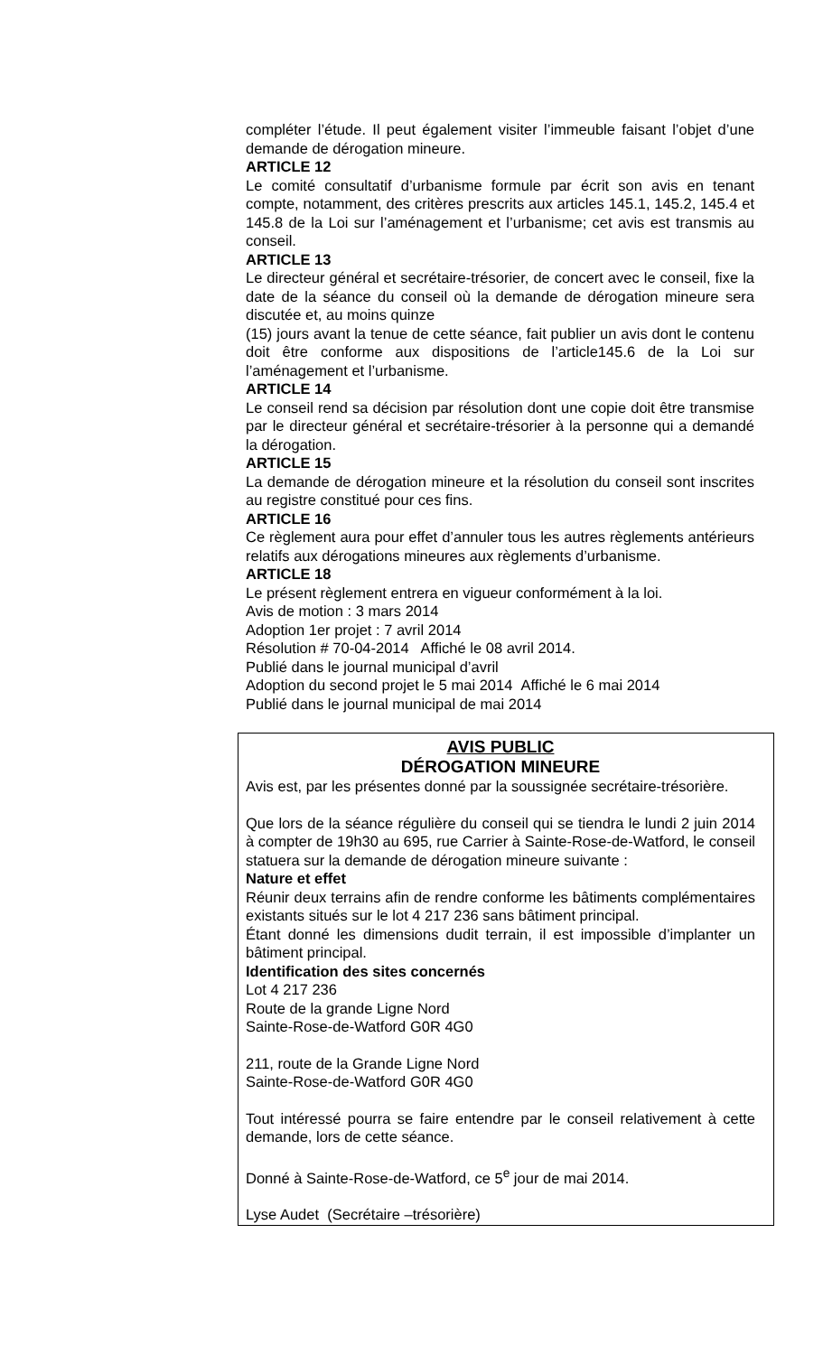compléter l’étude. Il peut également visiter l’immeuble faisant l’objet d’une demande de dérogation mineure.
ARTICLE 12
Le comité consultatif d’urbanisme formule par écrit son avis en tenant compte, notamment, des critères prescrits aux articles 145.1, 145.2, 145.4 et 145.8 de la Loi sur l’aménagement et l’urbanisme; cet avis est transmis au conseil.
ARTICLE 13
Le directeur général et secrétaire-trésorier, de concert avec le conseil, fixe la date de la séance du conseil où la demande de dérogation mineure sera discutée et, au moins quinze
(15) jours avant la tenue de cette séance, fait publier un avis dont le contenu doit être conforme aux dispositions de l’article145.6 de la Loi sur l’aménagement et l’urbanisme.
ARTICLE 14
Le conseil rend sa décision par résolution dont une copie doit être transmise par le directeur général et secrétaire-trésorier à la personne qui a demandé la dérogation.
ARTICLE 15
La demande de dérogation mineure et la résolution du conseil sont inscrites au registre constitué pour ces fins.
ARTICLE 16
Ce règlement aura pour effet d’annuler tous les autres règlements antérieurs relatifs aux dérogations mineures aux règlements d’urbanisme.
ARTICLE 18
Le présent règlement entrera en vigueur conformément à la loi.
Avis de motion : 3 mars 2014
Adoption 1er projet : 7 avril 2014
Résolution # 70-04-2014 Affiché le 08 avril 2014.
Publié dans le journal municipal d’avril
Adoption du second projet le 5 mai 2014 Affiché le 6 mai 2014
Publié dans le journal municipal de mai 2014
AVIS PUBLIC
DÉROGATION MINEURE
Avis est, par les présentes donné par la soussignée secrétaire-trésorière.
Que lors de la séance régulière du conseil qui se tiendra le lundi 2 juin 2014 à compter de 19h30 au 695, rue Carrier à Sainte-Rose-de-Watford, le conseil statuera sur la demande de dérogation mineure suivante :
Nature et effet
Réunir deux terrains afin de rendre conforme les bâtiments complémentaires existants situés sur le lot 4 217 236 sans bâtiment principal.
Étant donné les dimensions dudit terrain, il est impossible d’implanter un bâtiment principal.
Identification des sites concernés
Lot 4 217 236
Route de la grande Ligne Nord
Sainte-Rose-de-Watford G0R 4G0
211, route de la Grande Ligne Nord
Sainte-Rose-de-Watford G0R 4G0
Tout intéressé pourra se faire entendre par le conseil relativement à cette demande, lors de cette séance.
Donné à Sainte-Rose-de-Watford, ce 5<sup>e</sup> jour de mai 2014.
Lyse Audet (Secrétaire –trésorière)